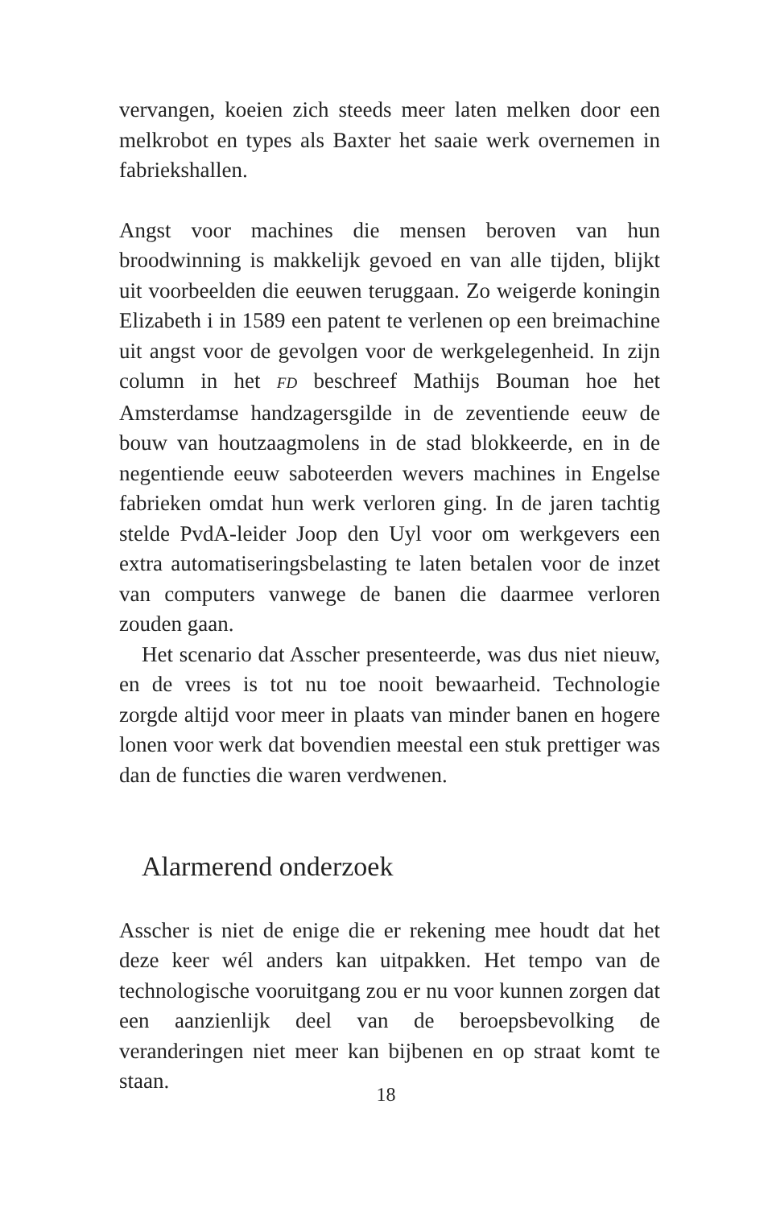vervangen, koeien zich steeds meer laten melken door een melkrobot en types als Baxter het saaie werk overnemen in fabriekshallen.
Angst voor machines die mensen beroven van hun broodwinning is makkelijk gevoed en van alle tijden, blijkt uit voorbeelden die eeuwen teruggaan. Zo weigerde koningin Elizabeth i in 1589 een patent te verlenen op een breimachine uit angst voor de gevolgen voor de werkgelegenheid. In zijn column in het FD beschreef Mathijs Bouman hoe het Amsterdamse handzagersgilde in de zeventiende eeuw de bouw van houtzaagmolens in de stad blokkeerde, en in de negentiende eeuw saboteerden wevers machines in Engelse fabrieken omdat hun werk verloren ging. In de jaren tachtig stelde PvdA-leider Joop den Uyl voor om werkgevers een extra automatiseringsbelasting te laten betalen voor de inzet van computers vanwege de banen die daarmee verloren zouden gaan.
Het scenario dat Asscher presenteerde, was dus niet nieuw, en de vrees is tot nu toe nooit bewaarheid. Technologie zorgde altijd voor meer in plaats van minder banen en hogere lonen voor werk dat bovendien meestal een stuk prettiger was dan de functies die waren verdwenen.
Alarmerend onderzoek
Asscher is niet de enige die er rekening mee houdt dat het deze keer wél anders kan uitpakken. Het tempo van de technologische vooruitgang zou er nu voor kunnen zorgen dat een aanzienlijk deel van de beroepsbevolking de veranderingen niet meer kan bijbenen en op straat komt te staan.
18